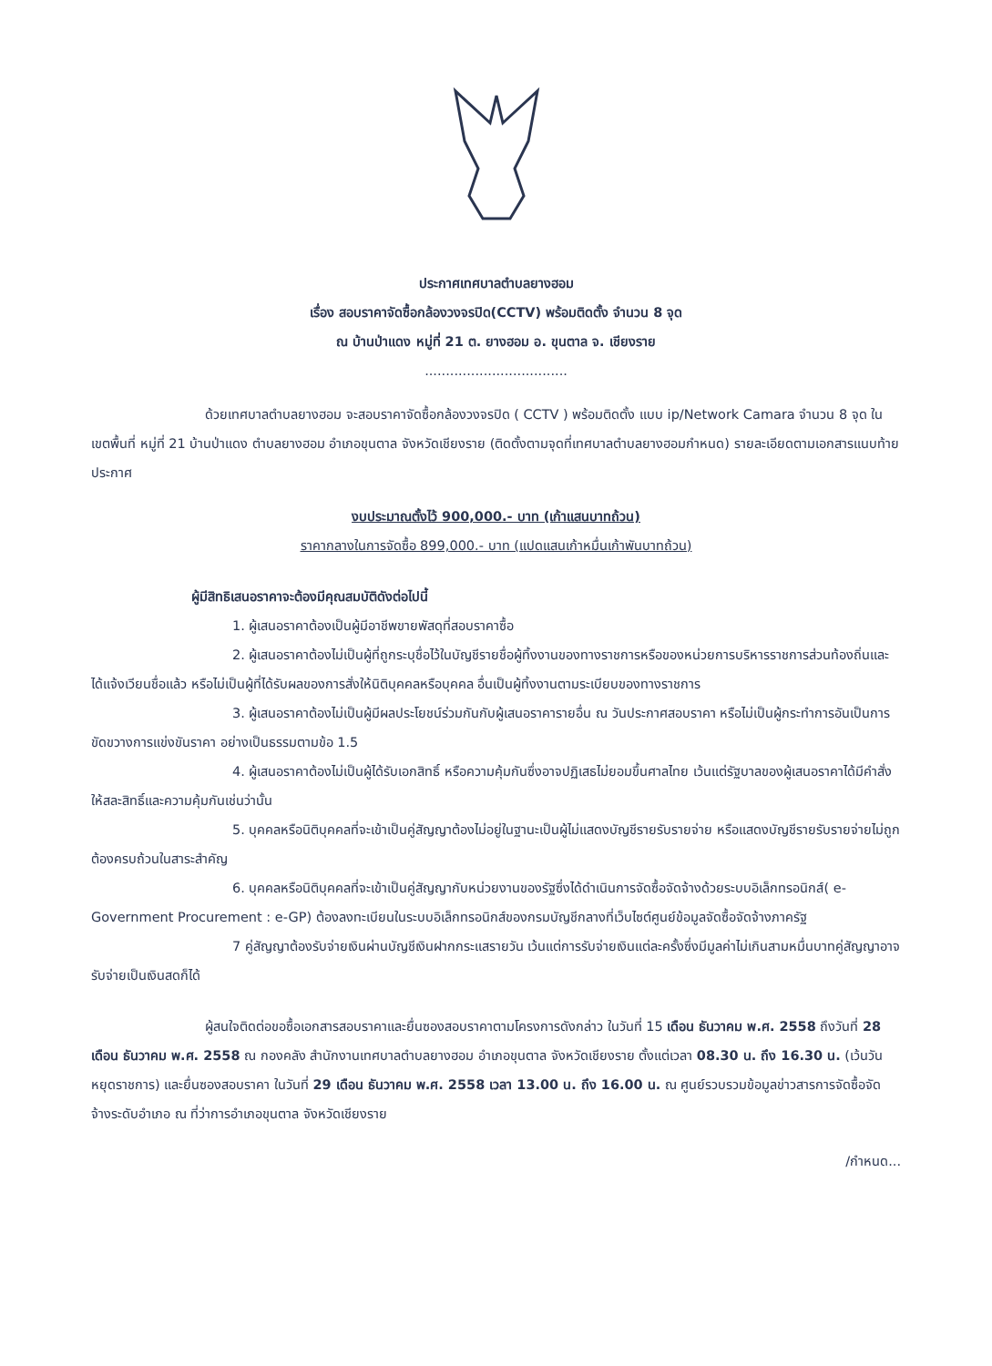ประกาศเทศบาลตำบลยางฮอม
เรื่อง สอบราคาจัดซื้อกล้องวงจรปิด(CCTV) พร้อมติดตั้ง จำนวน 8 จุด
ณ บ้านป่าแดง หมู่ที่ 21 ต. ยางฮอม อ. ขุนตาล จ. เชียงราย
..................................
ด้วยเทศบาลตำบลยางฮอม จะสอบราคาจัดซื้อกล้องวงจรปิด ( CCTV ) พร้อมติดตั้ง แบบ ip/Network Camara จำนวน 8 จุด ในเขตพื้นที่ หมู่ที่ 21 บ้านป่าแดง ตำบลยางฮอม อำเภอขุนตาล จังหวัดเชียงราย (ติดตั้งตามจุดที่เทศบาลตำบลยางฮอมกำหนด) รายละเอียดตามเอกสารแนบท้ายประกาศ
งบประมาณตั้งไว้ 900,000.- บาท (เก้าแสนบาทถ้วน)
ราคากลางในการจัดซื้อ 899,000.- บาท (แปดแสนเก้าหมื่นเก้าพันบาทถ้วน)
ผู้มีสิทธิเสนอราคาจะต้องมีคุณสมบัติดังต่อไปนี้
1. ผู้เสนอราคาต้องเป็นผู้มีอาชีพขายพัสดุที่สอบราคาซื้อ
2. ผู้เสนอราคาต้องไม่เป็นผู้ที่ถูกระบุชื่อไว้ในบัญชีรายชื่อผู้ทิ้งงานของทางราชการหรือของหน่วยการบริหารราชการส่วนท้องถิ่นและได้แจ้งเวียนชื่อแล้ว หรือไม่เป็นผู้ที่ได้รับผลของการสั่งให้นิติบุคคลหรือบุคคล อื่นเป็นผู้ทิ้งงานตามระเบียบของทางราชการ
3. ผู้เสนอราคาต้องไม่เป็นผู้มีผลประโยชน์ร่วมกันกับผู้เสนอราคารายอื่น ณ วันประกาศสอบราคา หรือไม่เป็นผู้กระทำการอันเป็นการขัดขวางการแข่งขันราคา อย่างเป็นธรรมตามข้อ 1.5
4. ผู้เสนอราคาต้องไม่เป็นผู้ได้รับเอกสิทธิ์ หรือความคุ้มกันซึ่งอาจปฏิเสธไม่ยอมขึ้นศาลไทย เว้นแต่รัฐบาลของผู้เสนอราคาได้มีคำสั่งให้สละสิทธิ์และความคุ้มกันเช่นว่านั้น
5. บุคคลหรือนิติบุคคลที่จะเข้าเป็นคู่สัญญาต้องไม่อยู่ในฐานะเป็นผู้ไม่แสดงบัญชีรายรับรายจ่าย หรือแสดงบัญชีรายรับรายจ่ายไม่ถูกต้องครบถ้วนในสาระสำคัญ
6. บุคคลหรือนิติบุคคลที่จะเข้าเป็นคู่สัญญากับหน่วยงานของรัฐซึ่งได้ดำเนินการจัดซื้อจัดจ้างด้วยระบบอิเล็กทรอนิกส์( e- Government Procurement : e-GP) ต้องลงทะเบียนในระบบอิเล็กทรอนิกส์ของกรมบัญชีกลางที่เว็บไซต์ศูนย์ข้อมูลจัดซื้อจัดจ้างภาครัฐ
7 คู่สัญญาต้องรับจ่ายเงินผ่านบัญชีเงินฝากกระแสรายวัน เว้นแต่การรับจ่ายเงินแต่ละครั้งซึ่งมีมูลค่าไม่เกินสามหมื่นบาทคู่สัญญาอาจรับจ่ายเป็นเงินสดก็ได้
ผู้สนใจติดต่อขอซื้อเอกสารสอบราคาและยื่นซองสอบราคาตามโครงการดังกล่าว ในวันที่ 15 เดือน ธันวาคม พ.ศ. 2558 ถึงวันที่ 28 เดือน ธันวาคม พ.ศ. 2558 ณ กองคลัง สำนักงานเทศบาลตำบลยางฮอม อำเภอขุนตาล จังหวัดเชียงราย ตั้งแต่เวลา 08.30 น. ถึง 16.30 น. (เว้นวันหยุดราชการ) และยื่นซองสอบราคา ในวันที่ 29 เดือน ธันวาคม พ.ศ. 2558 เวลา 13.00 น. ถึง 16.00 น. ณ ศูนย์รวบรวมข้อมูลข่าวสารการจัดซื้อจัดจ้างระดับอำเภอ ณ ที่ว่าการอำเภอขุนตาล จังหวัดเชียงราย
/กำหนด...